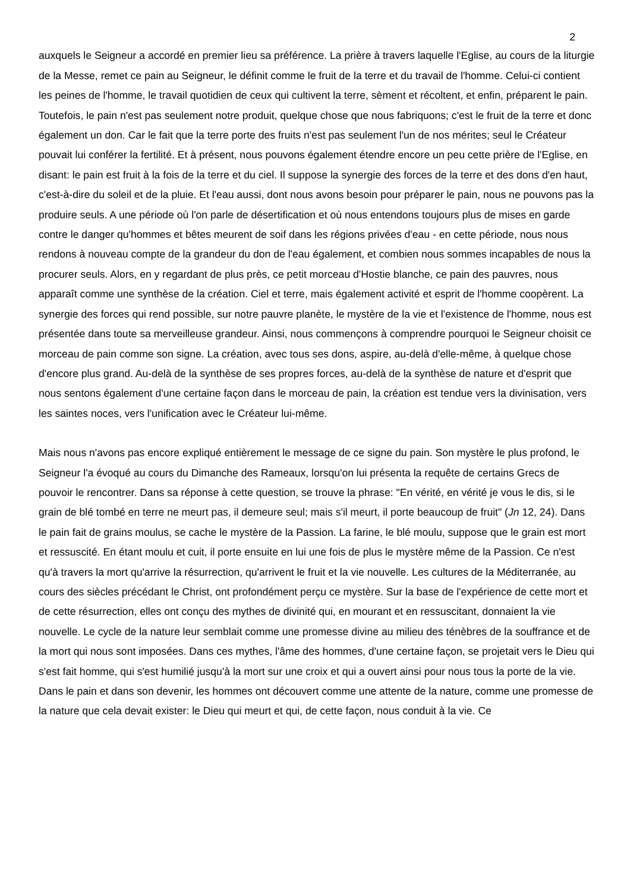2
auxquels le Seigneur a accordé en premier lieu sa préférence. La prière à travers laquelle l'Eglise, au cours de la liturgie de la Messe, remet ce pain au Seigneur, le définit comme le fruit de la terre et du travail de l'homme. Celui-ci contient les peines de l'homme, le travail quotidien de ceux qui cultivent la terre, sèment et récoltent, et enfin, préparent le pain. Toutefois, le pain n'est pas seulement notre produit, quelque chose que nous fabriquons; c'est le fruit de la terre et donc également un don. Car le fait que la terre porte des fruits n'est pas seulement l'un de nos mérites; seul le Créateur pouvait lui conférer la fertilité. Et à présent, nous pouvons également étendre encore un peu cette prière de l'Eglise, en disant: le pain est fruit à la fois de la terre et du ciel. Il suppose la synergie des forces de la terre et des dons d'en haut, c'est-à-dire du soleil et de la pluie. Et l'eau aussi, dont nous avons besoin pour préparer le pain, nous ne pouvons pas la produire seuls. A une période où l'on parle de désertification et où nous entendons toujours plus de mises en garde contre le danger qu'hommes et bêtes meurent de soif dans les régions privées d'eau - en cette période, nous nous rendons à nouveau compte de la grandeur du don de l'eau également, et combien nous sommes incapables de nous la procurer seuls. Alors, en y regardant de plus près, ce petit morceau d'Hostie blanche, ce pain des pauvres, nous apparaît comme une synthèse de la création. Ciel et terre, mais également activité et esprit de l'homme coopèrent. La synergie des forces qui rend possible, sur notre pauvre planète, le mystère de la vie et l'existence de l'homme, nous est présentée dans toute sa merveilleuse grandeur. Ainsi, nous commençons à comprendre pourquoi le Seigneur choisit ce morceau de pain comme son signe. La création, avec tous ses dons, aspire, au-delà d'elle-même, à quelque chose d'encore plus grand. Au-delà de la synthèse de ses propres forces, au-delà de la synthèse de nature et d'esprit que nous sentons également d'une certaine façon dans le morceau de pain, la création est tendue vers la divinisation, vers les saintes noces, vers l'unification avec le Créateur lui-même.
Mais nous n'avons pas encore expliqué entièrement le message de ce signe du pain. Son mystère le plus profond, le Seigneur l'a évoqué au cours du Dimanche des Rameaux, lorsqu'on lui présenta la requête de certains Grecs de pouvoir le rencontrer. Dans sa réponse à cette question, se trouve la phrase: "En vérité, en vérité je vous le dis, si le grain de blé tombé en terre ne meurt pas, il demeure seul; mais s'il meurt, il porte beaucoup de fruit" (Jn 12, 24). Dans le pain fait de grains moulus, se cache le mystère de la Passion. La farine, le blé moulu, suppose que le grain est mort et ressuscité. En étant moulu et cuit, il porte ensuite en lui une fois de plus le mystère même de la Passion. Ce n'est qu'à travers la mort qu'arrive la résurrection, qu'arrivent le fruit et la vie nouvelle. Les cultures de la Méditerranée, au cours des siècles précédant le Christ, ont profondément perçu ce mystère. Sur la base de l'expérience de cette mort et de cette résurrection, elles ont conçu des mythes de divinité qui, en mourant et en ressuscitant, donnaient la vie nouvelle. Le cycle de la nature leur semblait comme une promesse divine au milieu des ténèbres de la souffrance et de la mort qui nous sont imposées. Dans ces mythes, l'âme des hommes, d'une certaine façon, se projetait vers le Dieu qui s'est fait homme, qui s'est humilié jusqu'à la mort sur une croix et qui a ouvert ainsi pour nous tous la porte de la vie. Dans le pain et dans son devenir, les hommes ont découvert comme une attente de la nature, comme une promesse de la nature que cela devait exister: le Dieu qui meurt et qui, de cette façon, nous conduit à la vie. Ce